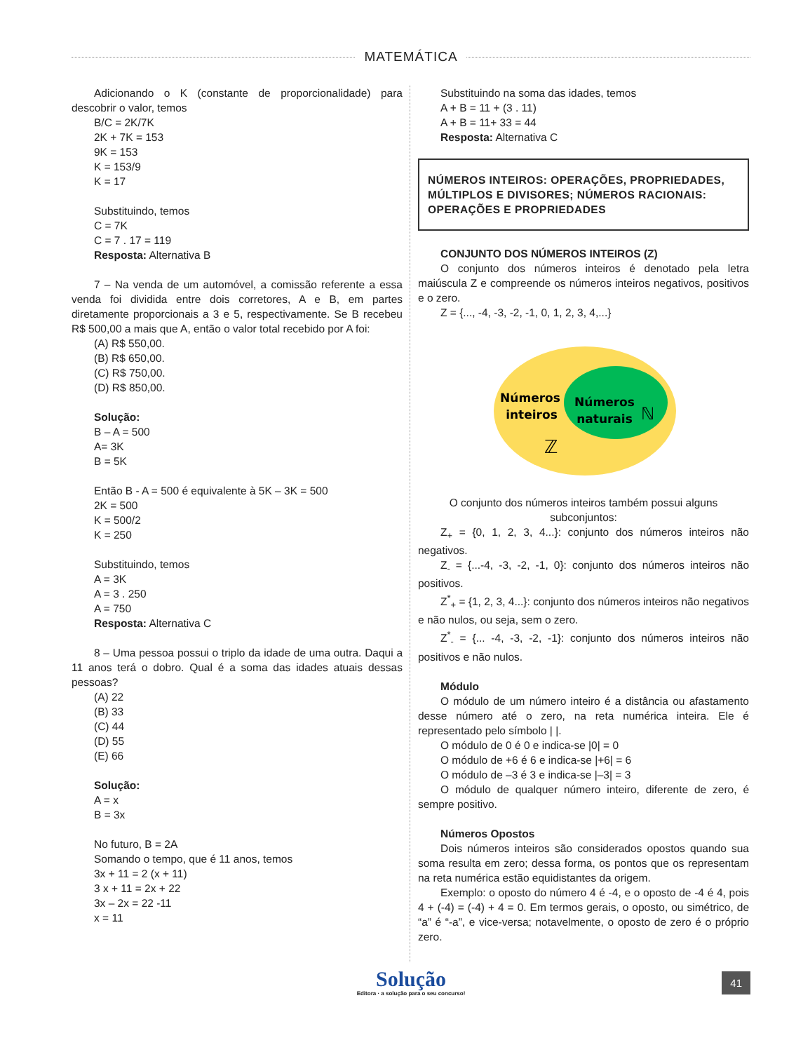MATEMÁTICA
Adicionando o K (constante de proporcionalidade) para descobrir o valor, temos
B/C = 2K/7K
2K + 7K = 153
9K = 153
K = 153/9
K = 17
Substituindo, temos
C = 7K
C = 7 . 17 = 119
Resposta: Alternativa B
7 – Na venda de um automóvel, a comissão referente a essa venda foi dividida entre dois corretores, A e B, em partes diretamente proporcionais a 3 e 5, respectivamente. Se B recebeu R$ 500,00 a mais que A, então o valor total recebido por A foi:
(A) R$ 550,00.
(B) R$ 650,00.
(C) R$ 750,00.
(D) R$ 850,00.
Solução:
B – A = 500
A= 3K
B = 5K
Então B - A = 500 é equivalente à 5K – 3K = 500
2K = 500
K = 500/2
K = 250
Substituindo, temos
A = 3K
A = 3 . 250
A = 750
Resposta: Alternativa C
8 – Uma pessoa possui o triplo da idade de uma outra. Daqui a 11 anos terá o dobro. Qual é a soma das idades atuais dessas pessoas?
(A) 22
(B) 33
(C) 44
(D) 55
(E) 66
Solução:
A = x
B = 3x
No futuro, B = 2A
Somando o tempo, que é 11 anos, temos
3x + 11 = 2 (x + 11)
3 x + 11 = 2x + 22
3x – 2x = 22 -11
x = 11
Substituindo na soma das idades, temos
A + B = 11 + (3 . 11)
A + B = 11+ 33 = 44
Resposta: Alternativa C
NÚMEROS INTEIROS: OPERAÇÕES, PROPRIEDADES, MÚLTIPLOS E DIVISORES; NÚMEROS RACIONAIS: OPERAÇÕES E PROPRIEDADES
CONJUNTO DOS NÚMEROS INTEIROS (Z)
O conjunto dos números inteiros é denotado pela letra maiúscula Z e compreende os números inteiros negativos, positivos e o zero.
Z = {..., -4, -3, -2, -1, 0, 1, 2, 3, 4,...}
Números
inteiros
ℤ
Números
naturais
ℕ
O conjunto dos números inteiros também possui alguns subconjuntos:
Z<sub>+</sub> = {0, 1, 2, 3, 4...}: conjunto dos números inteiros não negativos.
Z<sub>-</sub> = {...-4, -3, -2, -1, 0}: conjunto dos números inteiros não positivos.
Z<sup>*</sup><sub>+</sub> = {1, 2, 3, 4...}: conjunto dos números inteiros não negativos e não nulos, ou seja, sem o zero.
Z<sup>*</sup><sub>-</sub> = {... -4, -3, -2, -1}: conjunto dos números inteiros não positivos e não nulos.
Módulo
O módulo de um número inteiro é a distância ou afastamento desse número até o zero, na reta numérica inteira. Ele é representado pelo símbolo | |.
O módulo de 0 é 0 e indica-se |0| = 0
O módulo de +6 é 6 e indica-se |+6| = 6
O módulo de –3 é 3 e indica-se |–3| = 3
O módulo de qualquer número inteiro, diferente de zero, é sempre positivo.
Números Opostos
Dois números inteiros são considerados opostos quando sua soma resulta em zero; dessa forma, os pontos que os representam na reta numérica estão equidistantes da origem.
Exemplo: o oposto do número 4 é -4, e o oposto de -4 é 4, pois 4 + (-4) = (-4) + 4 = 0. Em termos gerais, o oposto, ou simétrico, de “a” é “-a”, e vice-versa; notavelmente, o oposto de zero é o próprio zero.
Solução
Editora · a solução para o seu concurso!
41